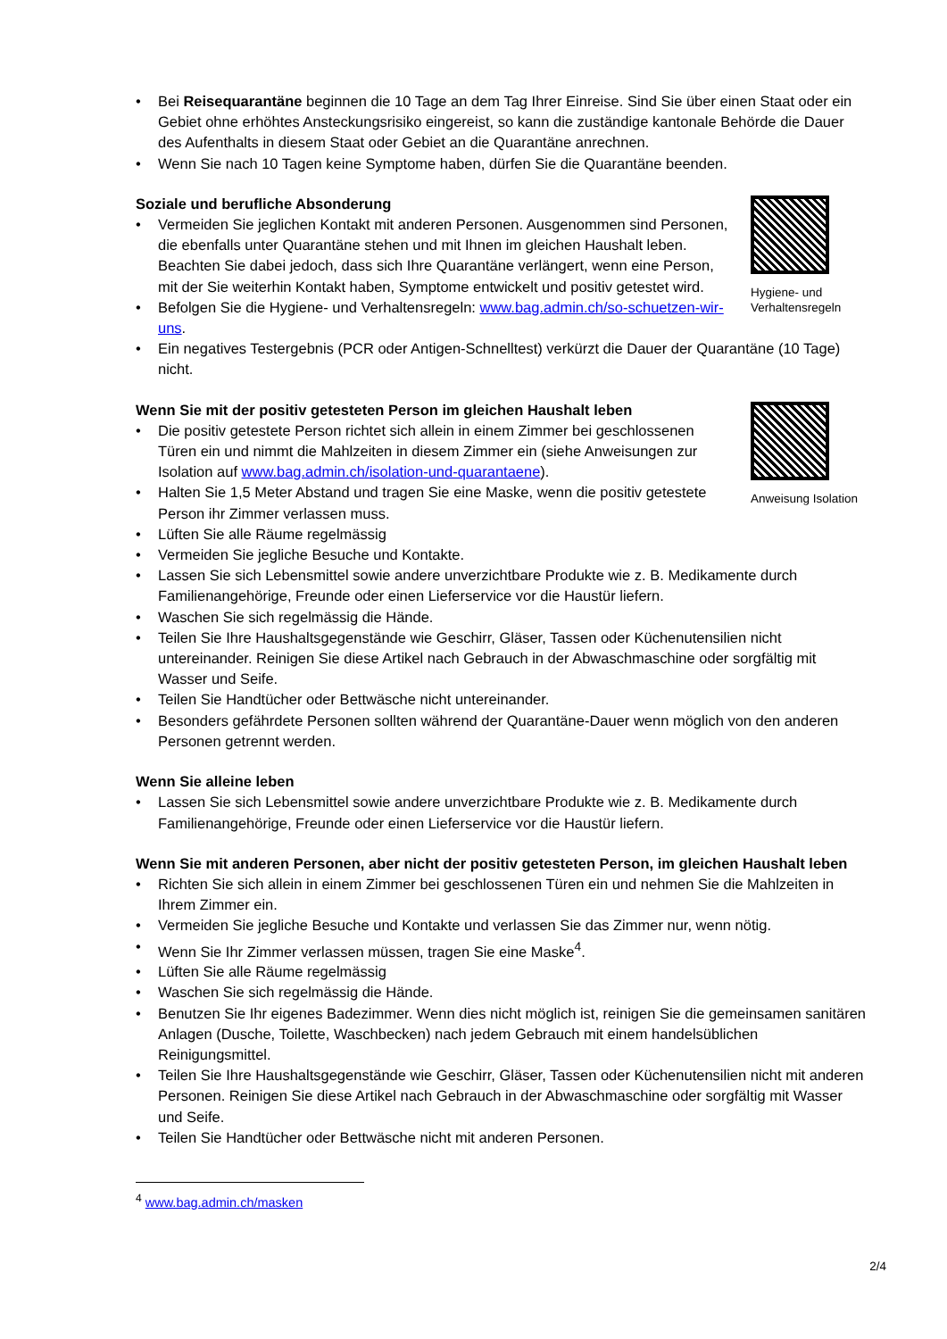• Bei Reisequarantäne beginnen die 10 Tage an dem Tag Ihrer Einreise. Sind Sie über einen Staat oder ein Gebiet ohne erhöhtes Ansteckungsrisiko eingereist, so kann die zuständige kantonale Behörde die Dauer des Aufenthalts in diesem Staat oder Gebiet an die Quarantäne anrechnen.
• Wenn Sie nach 10 Tagen keine Symptome haben, dürfen Sie die Quarantäne beenden.
Soziale und berufliche Absonderung
• Vermeiden Sie jeglichen Kontakt mit anderen Personen. Ausgenommen sind Personen, die ebenfalls unter Quarantäne stehen und mit Ihnen im gleichen Haushalt leben. Beachten Sie dabei jedoch, dass sich Ihre Quarantäne verlängert, wenn eine Person, mit der Sie weiterhin Kontakt haben, Symptome entwickelt und positiv getestet wird.
• Befolgen Sie die Hygiene- und Verhaltensregeln: www.bag.admin.ch/so-schuetzen-wir-uns.
Hygiene- und Verhaltensregeln
• Ein negatives Testergebnis (PCR oder Antigen-Schnelltest) verkürzt die Dauer der Quarantäne (10 Tage) nicht.
Wenn Sie mit der positiv getesteten Person im gleichen Haushalt leben
• Die positiv getestete Person richtet sich allein in einem Zimmer bei geschlossenen Türen ein und nimmt die Mahlzeiten in diesem Zimmer ein (siehe Anweisungen zur Isolation auf www.bag.admin.ch/isolation-und-quarantaene).
• Halten Sie 1,5 Meter Abstand und tragen Sie eine Maske, wenn die positiv getestete Person ihr Zimmer verlassen muss.
Anweisung Isolation
• Lüften Sie alle Räume regelmässig
• Vermeiden Sie jegliche Besuche und Kontakte.
• Lassen Sie sich Lebensmittel sowie andere unverzichtbare Produkte wie z. B. Medikamente durch Familienangehörige, Freunde oder einen Lieferservice vor die Haustür liefern.
• Waschen Sie sich regelmässig die Hände.
• Teilen Sie Ihre Haushaltsgegenstände wie Geschirr, Gläser, Tassen oder Küchenutensilien nicht untereinander. Reinigen Sie diese Artikel nach Gebrauch in der Abwaschmaschine oder sorgfältig mit Wasser und Seife.
• Teilen Sie Handtücher oder Bettwäsche nicht untereinander.
• Besonders gefährdete Personen sollten während der Quarantäne-Dauer wenn möglich von den anderen Personen getrennt werden.
Wenn Sie alleine leben
• Lassen Sie sich Lebensmittel sowie andere unverzichtbare Produkte wie z. B. Medikamente durch Familienangehörige, Freunde oder einen Lieferservice vor die Haustür liefern.
Wenn Sie mit anderen Personen, aber nicht der positiv getesteten Person, im gleichen Haushalt leben
• Richten Sie sich allein in einem Zimmer bei geschlossenen Türen ein und nehmen Sie die Mahlzeiten in Ihrem Zimmer ein.
• Vermeiden Sie jegliche Besuche und Kontakte und verlassen Sie das Zimmer nur, wenn nötig.
• Wenn Sie Ihr Zimmer verlassen müssen, tragen Sie eine Maske<sup>4</sup>.
• Lüften Sie alle Räume regelmässig
• Waschen Sie sich regelmässig die Hände.
• Benutzen Sie Ihr eigenes Badezimmer. Wenn dies nicht möglich ist, reinigen Sie die gemeinsamen sanitären Anlagen (Dusche, Toilette, Waschbecken) nach jedem Gebrauch mit einem handelsüblichen Reinigungsmittel.
• Teilen Sie Ihre Haushaltsgegenstände wie Geschirr, Gläser, Tassen oder Küchenutensilien nicht mit anderen Personen. Reinigen Sie diese Artikel nach Gebrauch in der Abwaschmaschine oder sorgfältig mit Wasser und Seife.
• Teilen Sie Handtücher oder Bettwäsche nicht mit anderen Personen.
<sup>4</sup> www.bag.admin.ch/masken
2/4